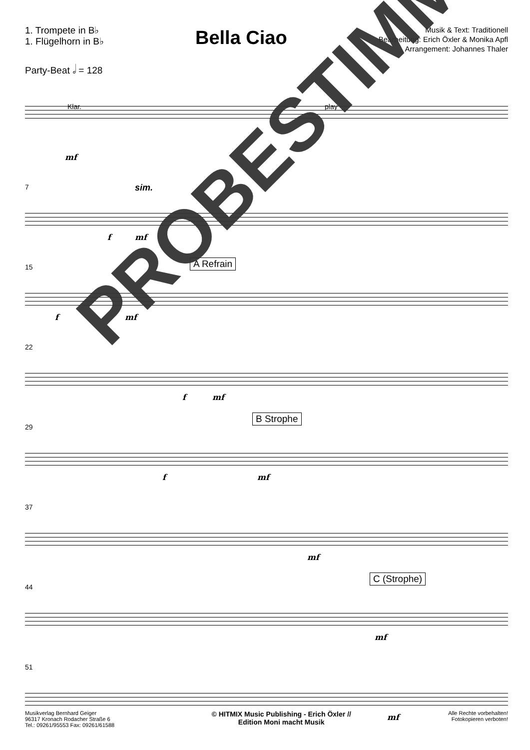1. Trompete in B♭
1. Flügelhorn in B♭
Bella Ciao
Musik & Text: Traditionell
Bearbeitung: Erich Öxler & Monika Apfl
Arrangement: Johannes Thaler
Party-Beat 𝅗𝅥 = 128
Klar. play
mf
7 sim.
f mf
15 A Refrain
f mf
22
f mf
29
B Strophe
f mf
37
mf
44
C (Strophe)
mf
51
mf
Musikverlag Bernhard Geiger
96317 Kronach Rodacher Straße 6
Tel.: 09261/95553 Fax: 09261/61588
© HITMIX Music Publishing - Erich Öxler //
Edition Moni macht Musik
Alle Rechte vorbehalten!
Fotokopieren verboten!
PROBESTIMME